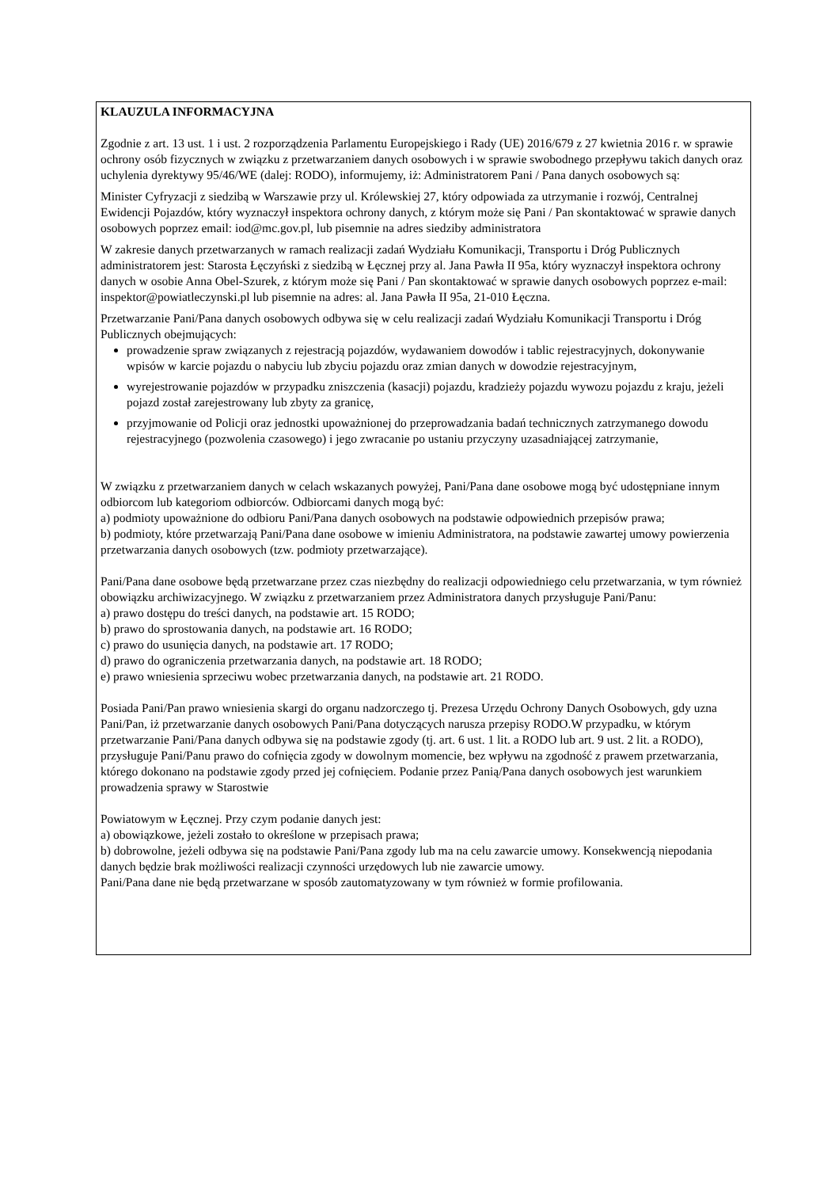KLAUZULA INFORMACYJNA
Zgodnie z art. 13 ust. 1 i ust. 2 rozporządzenia Parlamentu Europejskiego i Rady (UE) 2016/679 z 27 kwietnia 2016 r. w sprawie ochrony osób fizycznych w związku z przetwarzaniem danych osobowych i w sprawie swobodnego przepływu takich danych oraz uchylenia dyrektywy 95/46/WE (dalej: RODO), informujemy, iż: Administratorem Pani / Pana danych osobowych są:
Minister Cyfryzacji z siedzibą w Warszawie przy ul. Królewskiej 27, który odpowiada za utrzymanie i rozwój, Centralnej Ewidencji Pojazdów, który wyznaczył inspektora ochrony danych, z którym może się Pani / Pan skontaktować w sprawie danych osobowych poprzez email: iod@mc.gov.pl, lub pisemnie na adres siedziby administratora
W zakresie danych przetwarzanych w ramach realizacji zadań Wydziału Komunikacji, Transportu i Dróg Publicznych administratorem jest: Starosta Łęczyński z siedzibą w Łęcznej przy al. Jana Pawła II 95a, który wyznaczył inspektora ochrony danych w osobie Anna Obel-Szurek, z którym może się Pani / Pan skontaktować w sprawie danych osobowych poprzez e-mail: inspektor@powiatleczynski.pl lub pisemnie na adres: al. Jana Pawła II 95a, 21-010 Łęczna.
Przetwarzanie Pani/Pana danych osobowych odbywa się w celu realizacji zadań Wydziału Komunikacji Transportu i Dróg Publicznych obejmujących:
prowadzenie spraw związanych z rejestracją pojazdów, wydawaniem dowodów i tablic rejestracyjnych, dokonywanie wpisów w karcie pojazdu o nabyciu lub zbyciu pojazdu oraz zmian danych w dowodzie rejestracyjnym,
wyrejestrowanie pojazdów w przypadku zniszczenia (kasacji) pojazdu, kradzieży pojazdu wywozu pojazdu z kraju, jeżeli pojazd został zarejestrowany lub zbyty za granicę,
przyjmowanie od Policji oraz jednostki upoważnionej do przeprowadzania badań technicznych zatrzymanego dowodu rejestracyjnego (pozwolenia czasowego) i jego zwracanie po ustaniu przyczyny uzasadniającej zatrzymanie,
W związku z przetwarzaniem danych w celach wskazanych powyżej, Pani/Pana dane osobowe mogą być udostępniane innym odbiorcom lub kategoriom odbiorców. Odbiorcami danych mogą być:
a) podmioty upoważnione do odbioru Pani/Pana danych osobowych na podstawie odpowiednich przepisów prawa;
b) podmioty, które przetwarzają Pani/Pana dane osobowe w imieniu Administratora, na podstawie zawartej umowy powierzenia przetwarzania danych osobowych (tzw. podmioty przetwarzające).
Pani/Pana dane osobowe będą przetwarzane przez czas niezbędny do realizacji odpowiedniego celu przetwarzania, w tym również obowiązku archiwizacyjnego. W związku z przetwarzaniem przez Administratora danych przysługuje Pani/Panu:
a) prawo dostępu do treści danych, na podstawie art. 15 RODO;
b) prawo do sprostowania danych, na podstawie art. 16 RODO;
c) prawo do usunięcia danych, na podstawie art. 17 RODO;
d) prawo do ograniczenia przetwarzania danych, na podstawie art. 18 RODO;
e) prawo wniesienia sprzeciwu wobec przetwarzania danych, na podstawie art. 21 RODO.
Posiada Pani/Pan prawo wniesienia skargi do organu nadzorczego tj. Prezesa Urzędu Ochrony Danych Osobowych, gdy uzna Pani/Pan, iż przetwarzanie danych osobowych Pani/Pana dotyczących narusza przepisy RODO.W przypadku, w którym przetwarzanie Pani/Pana danych odbywa się na podstawie zgody (tj. art. 6 ust. 1 lit. a RODO lub art. 9 ust. 2 lit. a RODO), przysługuje Pani/Panu prawo do cofnięcia zgody w dowolnym momencie, bez wpływu na zgodność z prawem przetwarzania, którego dokonano na podstawie zgody przed jej cofnięciem. Podanie przez Panią/Pana danych osobowych jest warunkiem prowadzenia sprawy w Starostwie
Powiatowym w Łęcznej. Przy czym podanie danych jest:
a) obowiązkowe, jeżeli zostało to określone w przepisach prawa;
b) dobrowolne, jeżeli odbywa się na podstawie Pani/Pana zgody lub ma na celu zawarcie umowy. Konsekwencją niepodania danych będzie brak możliwości realizacji czynności urzędowych lub nie zawarcie umowy.
Pani/Pana dane nie będą przetwarzane w sposób zautomatyzowany w tym również w formie profilowania.